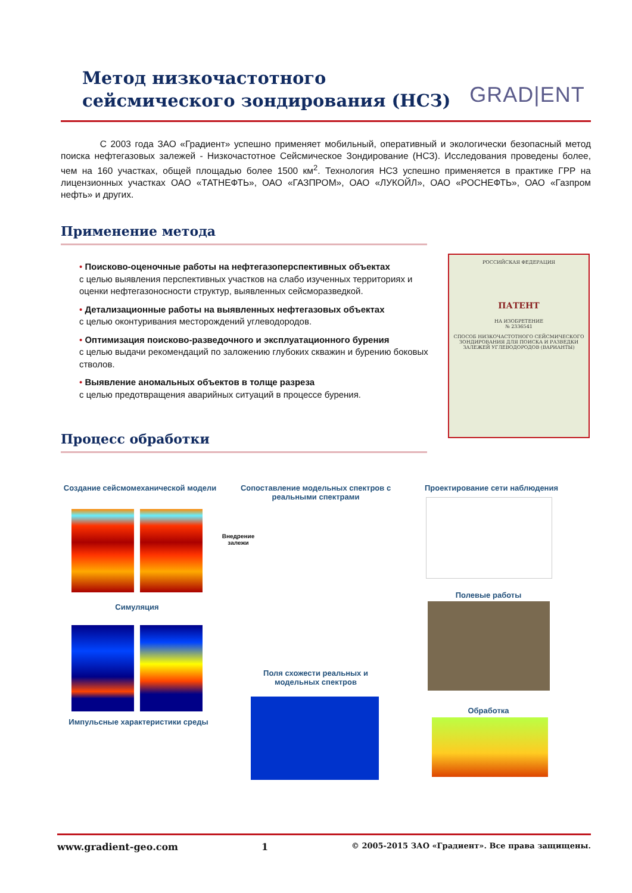Метод низкочастотного
сейсмического зондирования (НСЗ)
GRAD|ENT
С 2003 года ЗАО «Градиент» успешно применяет мобильный, оперативный и экологически безопасный метод поиска нефтегазовых залежей - Низкочастотное Сейсмическое Зондирование (НСЗ). Исследования проведены более, чем на 160 участках, общей площадью более 1500 км<sup>2</sup>. Технология НСЗ успешно применяется в практике ГРР на лицензионных участках ОАО «ТАТНЕФТЬ», ОАО «ГАЗПРОМ», ОАО «ЛУКОЙЛ», ОАО «РОСНЕФТЬ», ОАО «Газпром нефть» и других.
Применение метода
• Поисково-оценочные работы на нефтегазоперспективных объектах
с целью выявления перспективных участков на слабо изученных территориях и оценки нефтегазоносности структур, выявленных сейсморазведкой.
• Детализационные работы на выявленных нефтегазовых объектах
с целью оконтуривания месторождений углеводородов.
• Оптимизация поисково-разведочного и эксплуатационного бурения
с целью выдачи рекомендаций по заложению глубоких скважин и бурению боковых стволов.
• Выявление аномальных объектов в толще разреза
с целью предотвращения аварийных ситуаций в процессе бурения.
РОССИЙСКАЯ ФЕДЕРАЦИЯ
ПАТЕНТ
НА ИЗОБРЕТЕНИЕ
№ 2336541
СПОСОБ НИЗКОЧАСТОТНОГО СЕЙСМИЧЕСКОГО ЗОНДИРОВАНИЯ ДЛЯ ПОИСКА И РАЗВЕДКИ ЗАЛЕЖЕЙ УГЛЕВОДОРОДОВ (ВАРИАНТЫ)
Процесс обработки
Создание сейсмомеханической модели
Внедрение залежи
Симуляция
Импульсные характеристики среды
Сопоставление модельных спектров с реальными спектрами
Поля схожести реальных и модельных спектров
Проектирование сети наблюдения
Полевые работы
Обработка
www.gradient-geo.com 1 © 2005-2015 ЗАО «Градиент». Все права защищены.